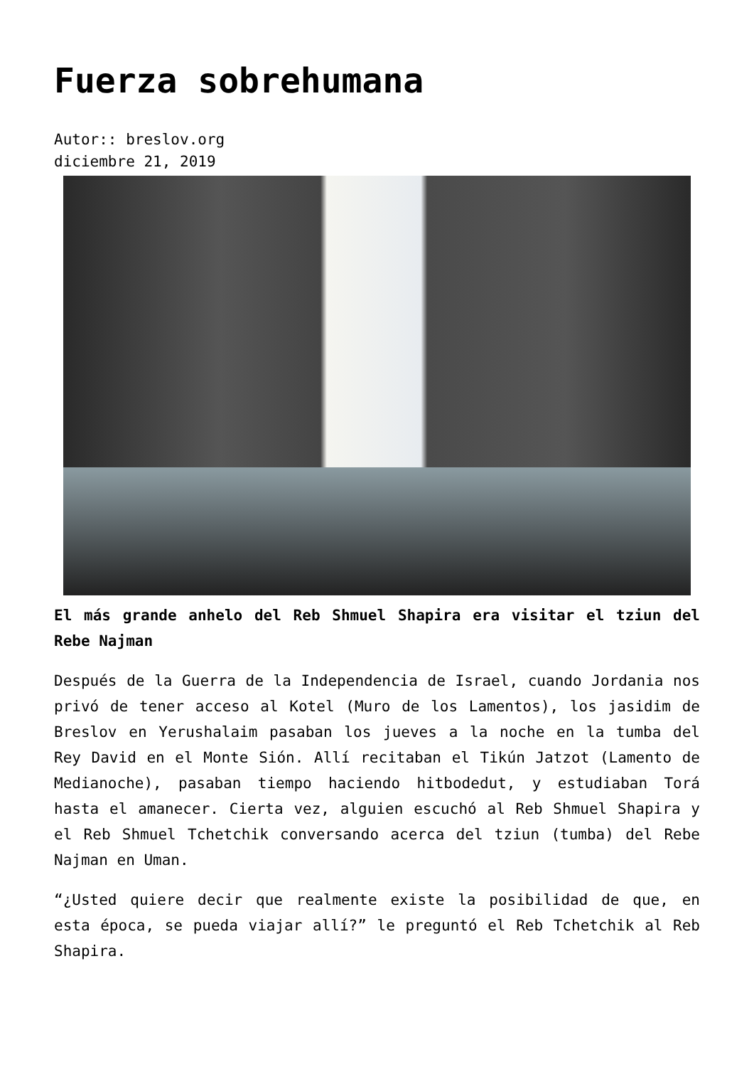Fuerza sobrehumana
Autor:: breslov.org
diciembre 21, 2019
El más grande anhelo del Reb Shmuel Shapira era visitar el tziun del Rebe Najman
Después de la Guerra de la Independencia de Israel, cuando Jordania nos privó de tener acceso al Kotel (Muro de los Lamentos), los jasidim de Breslov en Yerushalaim pasaban los jueves a la noche en la tumba del Rey David en el Monte Sión. Allí recitaban el Tikún Jatzot (Lamento de Medianoche), pasaban tiempo haciendo hitbodedut, y estudiaban Torá hasta el amanecer. Cierta vez, alguien escuchó al Reb Shmuel Shapira y el Reb Shmuel Tchetchik conversando acerca del tziun (tumba) del Rebe Najman en Uman.
“¿Usted quiere decir que realmente existe la posibilidad de que, en esta época, se pueda viajar allí?” le preguntó el Reb Tchetchik al Reb Shapira.